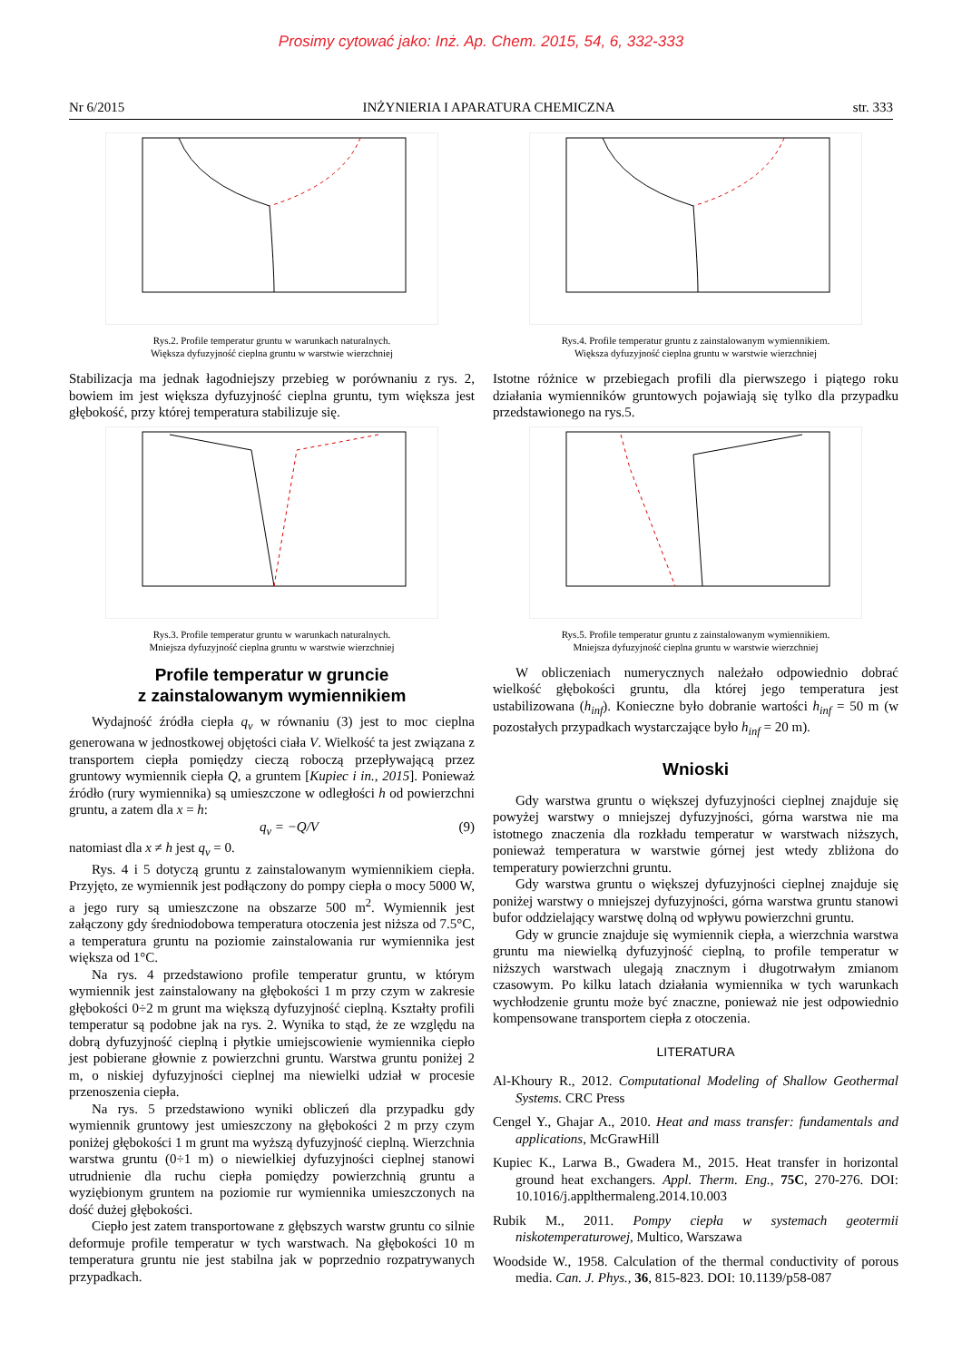Prosimy cytować jako: Inż. Ap. Chem. 2015, 54, 6, 332-333
Nr 6/2015 INŻYNIERIA I APARATURA CHEMICZNA str. 333
Rys.2. Profile temperatur gruntu w warunkach naturalnych.
Większa dyfuzyjność cieplna gruntu w warstwie wierzchniej
Stabilizacja ma jednak łagodniejszy przebieg w porównaniu z rys. 2, bowiem im jest większa dyfuzyjność cieplna gruntu, tym większa jest głębokość, przy której temperatura stabilizuje się.
Rys.3. Profile temperatur gruntu w warunkach naturalnych.
Mniejsza dyfuzyjność cieplna gruntu w warstwie wierzchniej
Profile temperatur w gruncie
z zainstalowanym wymiennikiem
Wydajność źródła ciepła q<sub>v</sub> w równaniu (3) jest to moc cieplna generowana w jednostkowej objętości ciała V. Wielkość ta jest związana z transportem ciepła pomiędzy cieczą roboczą przepływającą przez gruntowy wymiennik ciepła Q, a gruntem [Kupiec i in., 2015]. Ponieważ źródło (rury wymiennika) są umieszczone w odległości h od powierzchni gruntu, a zatem dla x = h:
q<sub>v</sub> = −Q/V (9)
natomiast dla x ≠ h jest q<sub>v</sub> = 0.
Rys. 4 i 5 dotyczą gruntu z zainstalowanym wymiennikiem ciepła. Przyjęto, ze wymiennik jest podłączony do pompy ciepła o mocy 5000 W, a jego rury są umieszczone na obszarze 500 m<sup>2</sup>. Wymiennik jest załączony gdy średniodobowa temperatura otoczenia jest niższa od 7.5°C, a temperatura gruntu na poziomie zainstalowania rur wymiennika jest większa od 1°C.
Na rys. 4 przedstawiono profile temperatur gruntu, w którym wymiennik jest zainstalowany na głębokości 1 m przy czym w zakresie głębokości 0÷2 m grunt ma większą dyfuzyjność cieplną. Kształty profili temperatur są podobne jak na rys. 2. Wynika to stąd, że ze względu na dobrą dyfuzyjność cieplną i płytkie umiejscowienie wymiennika ciepło jest pobierane głownie z powierzchni gruntu. Warstwa gruntu poniżej 2 m, o niskiej dyfuzyjności cieplnej ma niewielki udział w procesie przenoszenia ciepła.
Na rys. 5 przedstawiono wyniki obliczeń dla przypadku gdy wymiennik gruntowy jest umieszczony na głębokości 2 m przy czym poniżej głębokości 1 m grunt ma wyższą dyfuzyjność cieplną. Wierzchnia warstwa gruntu (0÷1 m) o niewielkiej dyfuzyjności cieplnej stanowi utrudnienie dla ruchu ciepła pomiędzy powierzchnią gruntu a wyziębionym gruntem na poziomie rur wymiennika umieszczonych na dość dużej głębokości.
Ciepło jest zatem transportowane z głębszych warstw gruntu co silnie deformuje profile temperatur w tych warstwach. Na głębokości 10 m temperatura gruntu nie jest stabilna jak w poprzednio rozpatrywanych przypadkach.
Rys.4. Profile temperatur gruntu z zainstalowanym wymiennikiem.
Większa dyfuzyjność cieplna gruntu w warstwie wierzchniej
Istotne różnice w przebiegach profili dla pierwszego i piątego roku działania wymienników gruntowych pojawiają się tylko dla przypadku przedstawionego na rys.5.
Rys.5. Profile temperatur gruntu z zainstalowanym wymiennikiem.
Mniejsza dyfuzyjność cieplna gruntu w warstwie wierzchniej
W obliczeniach numerycznych należało odpowiednio dobrać wielkość głębokości gruntu, dla której jego temperatura jest ustabilizowana (h<sub>inf</sub>). Konieczne było dobranie wartości h<sub>inf</sub> = 50 m (w pozostałych przypadkach wystarczające było h<sub>inf</sub> = 20 m).
Wnioski
Gdy warstwa gruntu o większej dyfuzyjności cieplnej znajduje się powyżej warstwy o mniejszej dyfuzyjności, górna warstwa nie ma istotnego znaczenia dla rozkładu temperatur w warstwach niższych, ponieważ temperatura w warstwie górnej jest wtedy zbliżona do temperatury powierzchni gruntu.
Gdy warstwa gruntu o większej dyfuzyjności cieplnej znajduje się poniżej warstwy o mniejszej dyfuzyjności, górna warstwa gruntu stanowi bufor oddzielający warstwę dolną od wpływu powierzchni gruntu.
Gdy w gruncie znajduje się wymiennik ciepła, a wierzchnia warstwa gruntu ma niewielką dyfuzyjność cieplną, to profile temperatur w niższych warstwach ulegają znacznym i długotrwałym zmianom czasowym. Po kilku latach działania wymiennika w tych warunkach wychłodzenie gruntu może być znaczne, ponieważ nie jest odpowiednio kompensowane transportem ciepła z otoczenia.
LITERATURA
Al-Khoury R., 2012. Computational Modeling of Shallow Geothermal Systems. CRC Press
Cengel Y., Ghajar A., 2010. Heat and mass transfer: fundamentals and applications, McGrawHill
Kupiec K., Larwa B., Gwadera M., 2015. Heat transfer in horizontal ground heat exchangers. Appl. Therm. Eng., 75C, 270-276. DOI: 10.1016/j.applthermaleng.2014.10.003
Rubik M., 2011. Pompy ciepła w systemach geotermii niskotemperaturowej, Multico, Warszawa
Woodside W., 1958. Calculation of the thermal conductivity of porous media. Can. J. Phys., 36, 815-823. DOI: 10.1139/p58-087